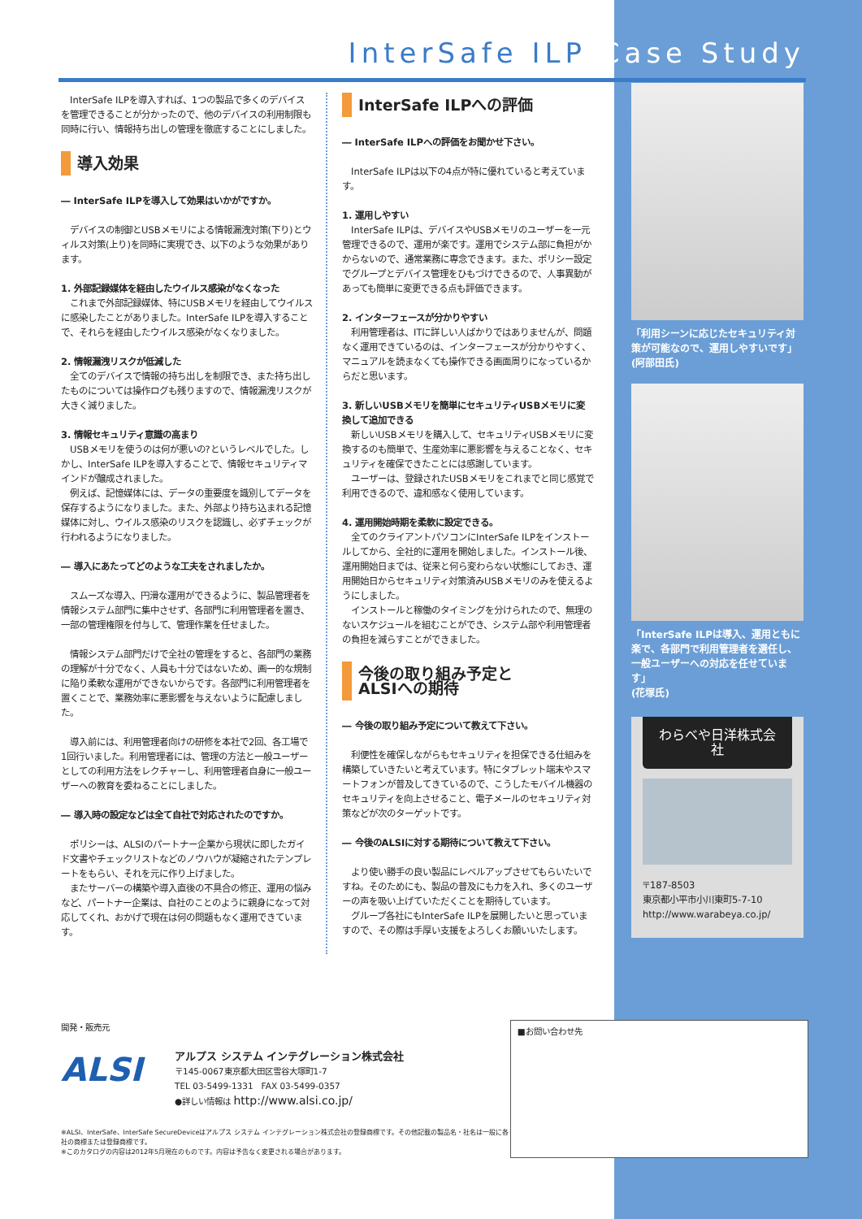InterSafe ILP Case Study
　InterSafe ILPを導入すれば、1つの製品で多くのデバイスを管理できることが分かったので、他のデバイスの利用制限も同時に行い、情報持ち出しの管理を徹底することにしました。
導入効果
― InterSafe ILPを導入して効果はいかがですか。
　デバイスの制御とUSBメモリによる情報漏洩対策(下り)とウィルス対策(上り)を同時に実現でき、以下のような効果があります。
1. 外部記録媒体を経由したウイルス感染がなくなった
　これまで外部記録媒体、特にUSBメモリを経由してウイルスに感染したことがありました。InterSafe ILPを導入することで、それらを経由したウイルス感染がなくなりました。
2. 情報漏洩リスクが低減した
　全てのデバイスで情報の持ち出しを制限でき、また持ち出したものについては操作ログも残りますので、情報漏洩リスクが大きく減りました。
3. 情報セキュリティ意識の高まり
　USBメモリを使うのは何が悪いの?というレベルでした。しかし、InterSafe ILPを導入することで、情報セキュリティマインドが醸成されました。
　例えば、記憶媒体には、データの重要度を識別してデータを保存するようになりました。また、外部より持ち込まれる記憶媒体に対し、ウイルス感染のリスクを認識し、必ずチェックが行われるようになりました。
― 導入にあたってどのような工夫をされましたか。
　スムーズな導入、円滑な運用ができるように、製品管理者を情報システム部門に集中させず、各部門に利用管理者を置き、一部の管理権限を付与して、管理作業を任せました。
　情報システム部門だけで全社の管理をすると、各部門の業務の理解が十分でなく、人員も十分ではないため、画一的な規制に陥り柔軟な運用ができないからです。各部門に利用管理者を置くことで、業務効率に悪影響を与えないように配慮しました。
　導入前には、利用管理者向けの研修を本社で2回、各工場で1回行いました。利用管理者には、管理の方法と一般ユーザーとしての利用方法をレクチャーし、利用管理者自身に一般ユーザーへの教育を委ねることにしました。
― 導入時の設定などは全て自社で対応されたのですか。
　ポリシーは、ALSIのパートナー企業から現状に即したガイド文書やチェックリストなどのノウハウが凝縮されたテンプレートをもらい、それを元に作り上げました。
　またサーバーの構築や導入直後の不具合の修正、運用の悩みなど、パートナー企業は、自社のことのように親身になって対応してくれ、おかげで現在は何の問題もなく運用できています。
InterSafe ILPへの評価
― InterSafe ILPへの評価をお聞かせ下さい。
　InterSafe ILPは以下の4点が特に優れていると考えています。
1. 運用しやすい
　InterSafe ILPは、デバイスやUSBメモリのユーザーを一元管理できるので、運用が楽です。運用でシステム部に負担がかからないので、通常業務に専念できます。また、ポリシー設定でグループとデバイス管理をひもづけできるので、人事異動があっても簡単に変更できる点も評価できます。
2. インターフェースが分かりやすい
　利用管理者は、ITに詳しい人ばかりではありませんが、問題なく運用できているのは、インターフェースが分かりやすく、マニュアルを読まなくても操作できる画面周りになっているからだと思います。
3. 新しいUSBメモリを簡単にセキュリティUSBメモリに変換して追加できる
　新しいUSBメモリを購入して、セキュリティUSBメモリに変換するのも簡単で、生産効率に悪影響を与えることなく、セキュリティを確保できたことには感謝しています。
　ユーザーは、登録されたUSBメモリをこれまでと同じ感覚で利用できるので、違和感なく使用しています。
4. 運用開始時期を柔軟に設定できる。
　全てのクライアントパソコンにInterSafe ILPをインストールしてから、全社的に運用を開始しました。インストール後、運用開始日までは、従来と何ら変わらない状態にしておき、運用開始日からセキュリティ対策済みUSBメモリのみを使えるようにしました。
　インストールと稼働のタイミングを分けられたので、無理のないスケジュールを組むことができ、システム部や利用管理者の負担を減らすことができました。
今後の取り組み予定と
ALSIへの期待
― 今後の取り組み予定について教えて下さい。
　利便性を確保しながらもセキュリティを担保できる仕組みを構築していきたいと考えています。特にタブレット端末やスマートフォンが普及してきているので、こうしたモバイル機器のセキュリティを向上させること、電子メールのセキュリティ対策などが次のターゲットです。
― 今後のALSIに対する期待について教えて下さい。
　より使い勝手の良い製品にレベルアップさせてもらいたいですね。そのためにも、製品の普及にも力を入れ、多くのユーザーの声を吸い上げていただくことを期待しています。
　グループ各社にもInterSafe ILPを展開したいと思っていますので、その際は手厚い支援をよろしくお願いいたします。
「利用シーンに応じたセキュリティ対策が可能なので、運用しやすいです」
(阿部田氏)
「InterSafe ILPは導入、運用ともに楽で、各部門で利用管理者を選任し、一般ユーザーへの対応を任せています」
(花塚氏)
わらべや日洋株式会社
〒187-8503
東京都小平市小川東町5-7-10
http://www.warabeya.co.jp/
開発・販売元
ALSI
アルプス システム インテグレーション株式会社
〒145-0067東京都大田区雪谷大塚町1-7
TEL 03-5499-1331　FAX 03-5499-0357
●詳しい情報は http://www.alsi.co.jp/
※ALSI、InterSafe、InterSafe SecureDeviceはアルプス システム インテグレーション株式会社の登録商標です。その他記載の製品名・社名は一般に各社の商標または登録商標です。
※このカタログの内容は2012年5月現在のものです。内容は予告なく変更される場合があります。
■お問い合わせ先